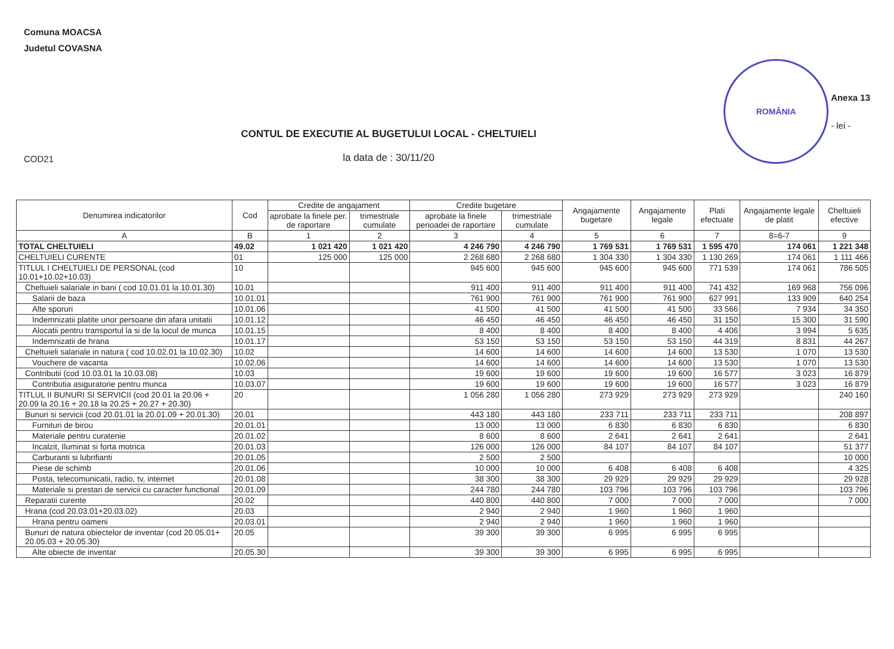Comuna MOACSA
Judetul COVASNA
COD21
CONTUL DE EXECUTIE AL BUGETULUI LOCAL - CHELTUIELI
la data de : 30/11/20
ROMÂNIA
Anexa 13
- lei -
| Denumirea indicatorilor | Cod | Credite de angajament | | Credite bugetare | | Angajamente bugetare | Angajamente legale | Plati efectuate | Angajamente legale de platit | Cheltuieli efective |
| --- | --- | --- | --- | --- | --- | --- | --- | --- | --- | --- |
| | | aprobate la finele per. de raportare | trimestriale cumulate | aprobate la finele perioadei de raportare | trimestriale cumulate | | | | | |
| A | B | 1 | 2 | 3 | 4 | 5 | 6 | 7 | 8=6-7 | 9 |
| TOTAL CHELTUIELI | 49.02 | 1 021 420 | 1 021 420 | 4 246 790 | 4 246 790 | 1 769 531 | 1 769 531 | 1 595 470 | 174 061 | 1 221 348 |
| CHELTUIELI CURENTE | 01 | 125 000 | 125 000 | 2 268 680 | 2 268 680 | 1 304 330 | 1 304 330 | 1 130 269 | 174 061 | 1 111 466 |
| TITLUL I CHELTUIELI DE PERSONAL (cod 10.01+10.02+10.03) | 10 | | | 945 600 | 945 600 | 945 600 | 945 600 | 771 539 | 174 061 | 786 505 |
| Cheltuieli salariale in bani ( cod 10.01.01 la 10.01.30) | 10.01 | | | 911 400 | 911 400 | 911 400 | 911 400 | 741 432 | 169 968 | 756 096 |
| Salarii de baza | 10.01.01 | | | 761 900 | 761 900 | 761 900 | 761 900 | 627 991 | 133 909 | 640 254 |
| Alte sporuri | 10.01.06 | | | 41 500 | 41 500 | 41 500 | 41 500 | 33 566 | 7 934 | 34 350 |
| Indemnizatii platite unor persoane din afara unitatii | 10.01.12 | | | 46 450 | 46 450 | 46 450 | 46 450 | 31 150 | 15 300 | 31 590 |
| Alocatii pentru transportul la si de la locul de munca | 10.01.15 | | | 8 400 | 8 400 | 8 400 | 8 400 | 4 406 | 3 994 | 5 635 |
| Indemnizatii de hrana | 10.01.17 | | | 53 150 | 53 150 | 53 150 | 53 150 | 44 319 | 8 831 | 44 267 |
| Cheltuieli salariale in natura ( cod 10.02.01 la 10.02.30) | 10.02 | | | 14 600 | 14 600 | 14 600 | 14 600 | 13 530 | 1 070 | 13 530 |
| Vouchere de vacanta | 10.02.06 | | | 14 600 | 14 600 | 14 600 | 14 600 | 13 530 | 1 070 | 13 530 |
| Contributii (cod 10.03.01 la 10.03.08) | 10.03 | | | 19 600 | 19 600 | 19 600 | 19 600 | 16 577 | 3 023 | 16 879 |
| Contributia asiguratorie pentru munca | 10.03.07 | | | 19 600 | 19 600 | 19 600 | 19 600 | 16 577 | 3 023 | 16 879 |
| TITLUL II BUNURI SI SERVICII (cod 20.01 la 20.06 + 20.09 la 20.16 + 20.18 la 20.25 + 20.27 + 20.30) | 20 | | | 1 056 280 | 1 056 280 | 273 929 | 273 929 | 273 929 | | 240 160 |
| Bunuri si servicii (cod 20.01.01 la 20.01.09 + 20.01.30) | 20.01 | | | 443 180 | 443 180 | 233 711 | 233 711 | 233 711 | | 208 897 |
| Furnituri de birou | 20.01.01 | | | 13 000 | 13 000 | 6 830 | 6 830 | 6 830 | | 6 830 |
| Materiale pentru curatenie | 20.01.02 | | | 8 600 | 8 600 | 2 641 | 2 641 | 2 641 | | 2 641 |
| Incalzit, Iluminat si forta motrica | 20.01.03 | | | 126 000 | 126 000 | 84 107 | 84 107 | 84 107 | | 51 377 |
| Carburanti si lubrifianti | 20.01.05 | | | 2 500 | 2 500 | | | | | 10 000 |
| Piese de schimb | 20.01.06 | | | 10 000 | 10 000 | 6 408 | 6 408 | 6 408 | | 4 325 |
| Posta, telecomunicatii, radio, tv, internet | 20.01.08 | | | 38 300 | 38 300 | 29 929 | 29 929 | 29 929 | | 29 928 |
| Materiale si prestari de servicii cu caracter functional | 20.01.09 | | | 244 780 | 244 780 | 103 796 | 103 796 | 103 796 | | 103 796 |
| Reparatii curente | 20.02 | | | 440 800 | 440 800 | 7 000 | 7 000 | 7 000 | | 7 000 |
| Hrana (cod 20.03.01+20.03.02) | 20.03 | | | 2 940 | 2 940 | 1 960 | 1 960 | 1 960 | | |
| Hrana pentru oameni | 20.03.01 | | | 2 940 | 2 940 | 1 960 | 1 960 | 1 960 | | |
| Bunuri de natura obiectelor de inventar (cod 20.05.01+ 20.05.03 + 20.05.30) | 20.05 | | | 39 300 | 39 300 | 6 995 | 6 995 | 6 995 | | |
| Alte obiecte de inventar | 20.05.30 | | | 39 300 | 39 300 | 6 995 | 6 995 | 6 995 | | |